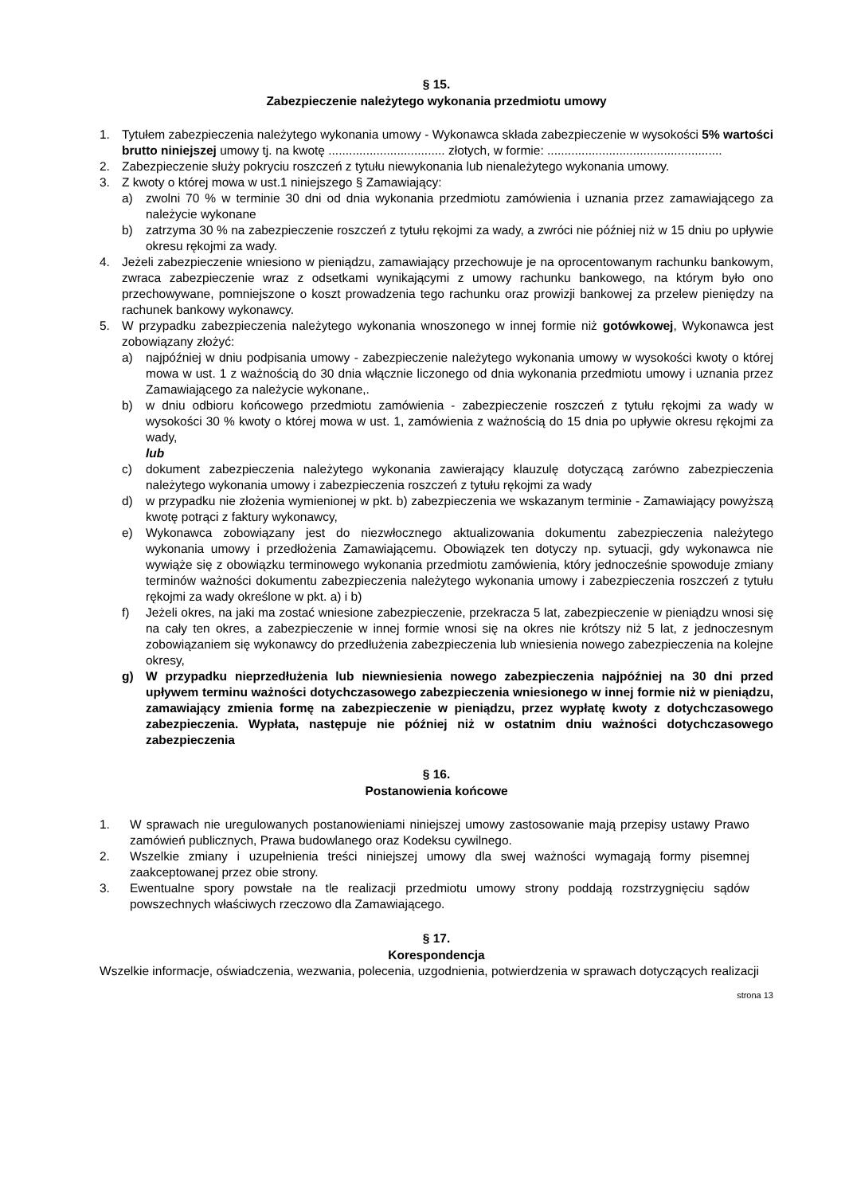§ 15.
Zabezpieczenie należytego wykonania przedmiotu umowy
1. Tytułem zabezpieczenia należytego wykonania umowy - Wykonawca składa zabezpieczenie w wysokości 5% wartości brutto niniejszej umowy tj. na kwotę .................................. złotych, w formie: ...................................................
2. Zabezpieczenie służy pokryciu roszczeń z tytułu niewykonania lub nienależytego wykonania umowy.
3. Z kwoty o której mowa w ust.1 niniejszego § Zamawiający:
a) zwolni 70 % w terminie 30 dni od dnia wykonania przedmiotu zamówienia i uznania przez zamawiającego za należycie wykonane
b) zatrzyma 30 % na zabezpieczenie roszczeń z tytułu rękojmi za wady, a zwróci nie później niż w 15 dniu po upływie okresu rękojmi za wady.
4. Jeżeli zabezpieczenie wniesiono w pieniądzu, zamawiający przechowuje je na oprocentowanym rachunku bankowym, zwraca zabezpieczenie wraz z odsetkami wynikającymi z umowy rachunku bankowego, na którym było ono przechowywane, pomniejszone o koszt prowadzenia tego rachunku oraz prowizji bankowej za przelew pieniędzy na rachunek bankowy wykonawcy.
5. W przypadku zabezpieczenia należytego wykonania wnoszonego w innej formie niż gotówkowej, Wykonawca jest zobowiązany złożyć:
a) najpóźniej w dniu podpisania umowy - zabezpieczenie należytego wykonania umowy w wysokości kwoty o której mowa w ust. 1 z ważnością do 30 dnia włącznie liczonego od dnia wykonania przedmiotu umowy i uznania przez Zamawiającego za należycie wykonane,.
b) w dniu odbioru końcowego przedmiotu zamówienia - zabezpieczenie roszczeń z tytułu rękojmi za wady w wysokości 30 % kwoty o której mowa w ust. 1, zamówienia z ważnością do 15 dnia po upływie okresu rękojmi za wady,
lub
c) dokument zabezpieczenia należytego wykonania zawierający klauzulę dotyczącą zarówno zabezpieczenia należytego wykonania umowy i zabezpieczenia roszczeń z tytułu rękojmi za wady
d) w przypadku nie złożenia wymienionej w pkt. b) zabezpieczenia we wskazanym terminie - Zamawiający powyższą kwotę potrąci z faktury wykonawcy,
e) Wykonawca zobowiązany jest do niezwłocznego aktualizowania dokumentu zabezpieczenia należytego wykonania umowy i przedłożenia Zamawiającemu. Obowiązek ten dotyczy np. sytuacji, gdy wykonawca nie wywiąże się z obowiązku terminowego wykonania przedmiotu zamówienia, który jednocześnie spowoduje zmiany terminów ważności dokumentu zabezpieczenia należytego wykonania umowy i zabezpieczenia roszczeń z tytułu rękojmi za wady określone w pkt. a) i b)
f) Jeżeli okres, na jaki ma zostać wniesione zabezpieczenie, przekracza 5 lat, zabezpieczenie w pieniądzu wnosi się na cały ten okres, a zabezpieczenie w innej formie wnosi się na okres nie krótszy niż 5 lat, z jednoczesnym zobowiązaniem się wykonawcy do przedłużenia zabezpieczenia lub wniesienia nowego zabezpieczenia na kolejne okresy,
g) W przypadku nieprzedłużenia lub niewniesienia nowego zabezpieczenia najpóźniej na 30 dni przed upływem terminu ważności dotychczasowego zabezpieczenia wniesionego w innej formie niż w pieniądzu, zamawiający zmienia formę na zabezpieczenie w pieniądzu, przez wypłatę kwoty z dotychczasowego zabezpieczenia. Wypłata, następuje nie później niż w ostatnim dniu ważności dotychczasowego zabezpieczenia
§ 16.
Postanowienia końcowe
1. W sprawach nie uregulowanych postanowieniami niniejszej umowy zastosowanie mają przepisy ustawy Prawo zamówień publicznych, Prawa budowlanego oraz Kodeksu cywilnego.
2. Wszelkie zmiany i uzupełnienia treści niniejszej umowy dla swej ważności wymagają formy pisemnej zaakceptowanej przez obie strony.
3. Ewentualne spory powstałe na tle realizacji przedmiotu umowy strony poddają rozstrzygnięciu sądów powszechnych właściwych rzeczowo dla Zamawiającego.
§ 17.
Korespondencja
Wszelkie informacje, oświadczenia, wezwania, polecenia, uzgodnienia, potwierdzenia w sprawach dotyczących realizacji
strona 13